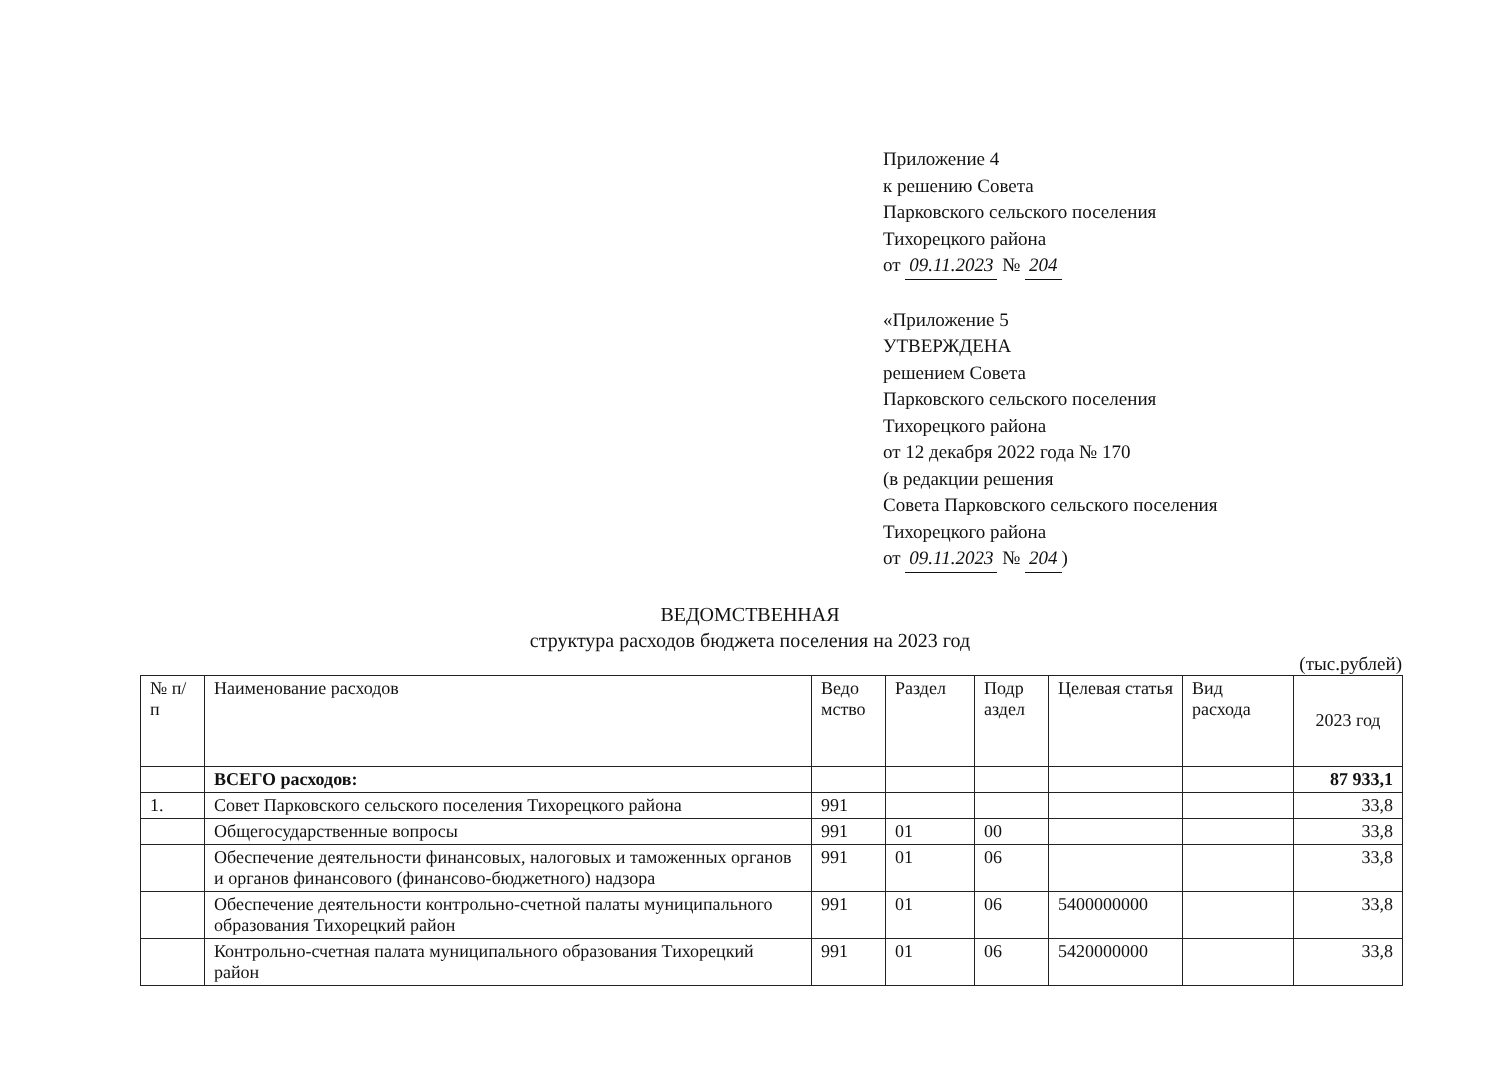Приложение 4
к решению Совета
Парковского сельского поселения
Тихорецкого района
от 09.11.2023 № 204
«Приложение 5
УТВЕРЖДЕНА
решением Совета
Парковского сельского поселения
Тихорецкого района
от 12 декабря 2022 года № 170
(в редакции решения
Совета Парковского сельского поселения
Тихорецкого района
от 09.11.2023 № 204)
ВЕДОМСТВЕННАЯ
структура расходов бюджета поселения на 2023 год
(тыс.рублей)
| № п/п | Наименование расходов | Ведо мство | Раздел | Подр аздел | Целевая статья | Вид расхода | 2023 год |
| --- | --- | --- | --- | --- | --- | --- | --- |
| | ВСЕГО расходов: | | | | | | 87 933,1 |
| 1. | Совет Парковского сельского поселения Тихорецкого района | 991 | | | | | 33,8 |
| | Общегосударственные вопросы | 991 | 01 | 00 | | | 33,8 |
| | Обеспечение деятельности финансовых, налоговых и таможенных органов и органов финансового (финансово-бюджетного) надзора | 991 | 01 | 06 | | | 33,8 |
| | Обеспечение деятельности контрольно-счетной палаты муниципального образования Тихорецкий район | 991 | 01 | 06 | 5400000000 | | 33,8 |
| | Контрольно-счетная палата муниципального образования Тихорецкий район | 991 | 01 | 06 | 5420000000 | | 33,8 |